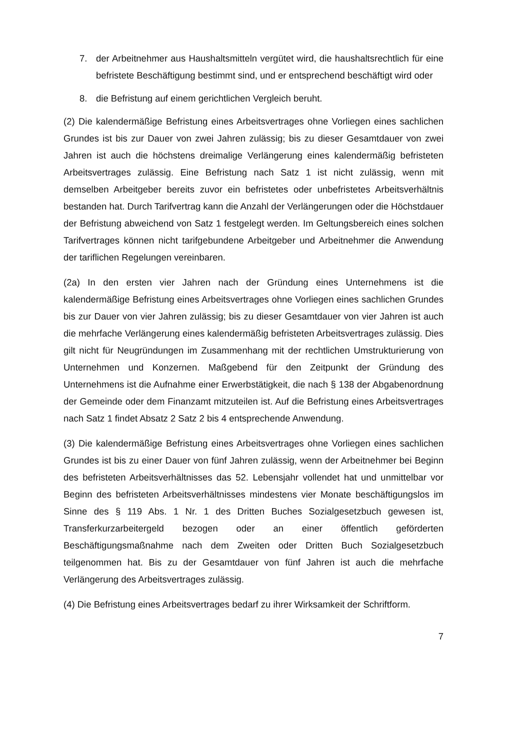7. der Arbeitnehmer aus Haushaltsmitteln vergütet wird, die haushaltsrechtlich für eine befristete Beschäftigung bestimmt sind, und er entsprechend beschäftigt wird oder
8. die Befristung auf einem gerichtlichen Vergleich beruht.
(2) Die kalendermäßige Befristung eines Arbeitsvertrages ohne Vorliegen eines sachlichen Grundes ist bis zur Dauer von zwei Jahren zulässig; bis zu dieser Gesamtdauer von zwei Jahren ist auch die höchstens dreimalige Verlängerung eines kalendermäßig befristeten Arbeitsvertrages zulässig. Eine Befristung nach Satz 1 ist nicht zulässig, wenn mit demselben Arbeitgeber bereits zuvor ein befristetes oder unbefristetes Arbeitsverhältnis bestanden hat. Durch Tarifvertrag kann die Anzahl der Verlängerungen oder die Höchstdauer der Befristung abweichend von Satz 1 festgelegt werden. Im Geltungsbereich eines solchen Tarifvertrages können nicht tarifgebundene Arbeitgeber und Arbeitnehmer die Anwendung der tariflichen Regelungen vereinbaren.
(2a) In den ersten vier Jahren nach der Gründung eines Unternehmens ist die kalendermäßige Befristung eines Arbeitsvertrages ohne Vorliegen eines sachlichen Grundes bis zur Dauer von vier Jahren zulässig; bis zu dieser Gesamtdauer von vier Jahren ist auch die mehrfache Verlängerung eines kalendermäßig befristeten Arbeitsvertrages zulässig. Dies gilt nicht für Neugründungen im Zusammenhang mit der rechtlichen Umstrukturierung von Unternehmen und Konzernen. Maßgebend für den Zeitpunkt der Gründung des Unternehmens ist die Aufnahme einer Erwerbstätigkeit, die nach § 138 der Abgabenordnung der Gemeinde oder dem Finanzamt mitzuteilen ist. Auf die Befristung eines Arbeitsvertrages nach Satz 1 findet Absatz 2 Satz 2 bis 4 entsprechende Anwendung.
(3) Die kalendermäßige Befristung eines Arbeitsvertrages ohne Vorliegen eines sachlichen Grundes ist bis zu einer Dauer von fünf Jahren zulässig, wenn der Arbeitnehmer bei Beginn des befristeten Arbeitsverhältnisses das 52. Lebensjahr vollendet hat und unmittelbar vor Beginn des befristeten Arbeitsverhältnisses mindestens vier Monate beschäftigungslos im Sinne des § 119 Abs. 1 Nr. 1 des Dritten Buches Sozialgesetzbuch gewesen ist, Transferkurzarbeitergeld bezogen oder an einer öffentlich geförderten Beschäftigungsmaßnahme nach dem Zweiten oder Dritten Buch Sozialgesetzbuch teilgenommen hat. Bis zu der Gesamtdauer von fünf Jahren ist auch die mehrfache Verlängerung des Arbeitsvertrages zulässig.
(4) Die Befristung eines Arbeitsvertrages bedarf zu ihrer Wirksamkeit der Schriftform.
7